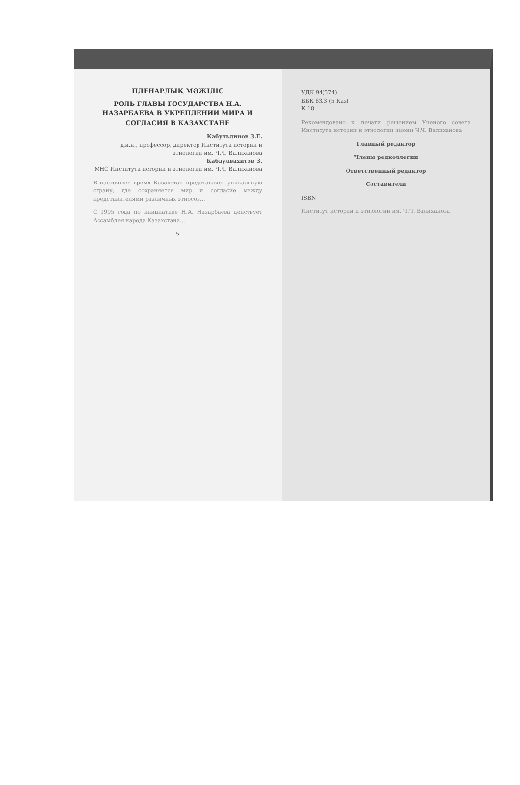ПЛЕНАРЛЫҚ МӘЖІЛІС
РОЛЬ ГЛАВЫ ГОСУДАРСТВА Н.А. НАЗАРБАЕВА В УКРЕПЛЕНИИ МИРА И СОГЛАСИЯ В КАЗАХСТАНЕ
Кабульдинов З.Е.
д.и.н., профессор, директор Института истории и этнологии им. Ч.Ч. Валиханова
Кабдулвахитов З.
МНС Института истории и этнологии им. Ч.Ч. Валиханова
В настоящее время Казахстан представляет уникальную страну, где сохраняется мир и согласие между представителями различных этносов...
С 1995 года по инициативе Н.А. Назарбаева действует Ассамблея народа Казахстана...
5
УДК 94(574)
ББК 63.3 (5 Каз)
К 18
Рекомендовано к печати решением Ученого совета Института истории и этнологии имени Ч.Ч. Валиханова
Главный редактор
Члены редколлегии
Ответственный редактор
Составители
ISBN
Институт истории и этнологии им. Ч.Ч. Валиханова